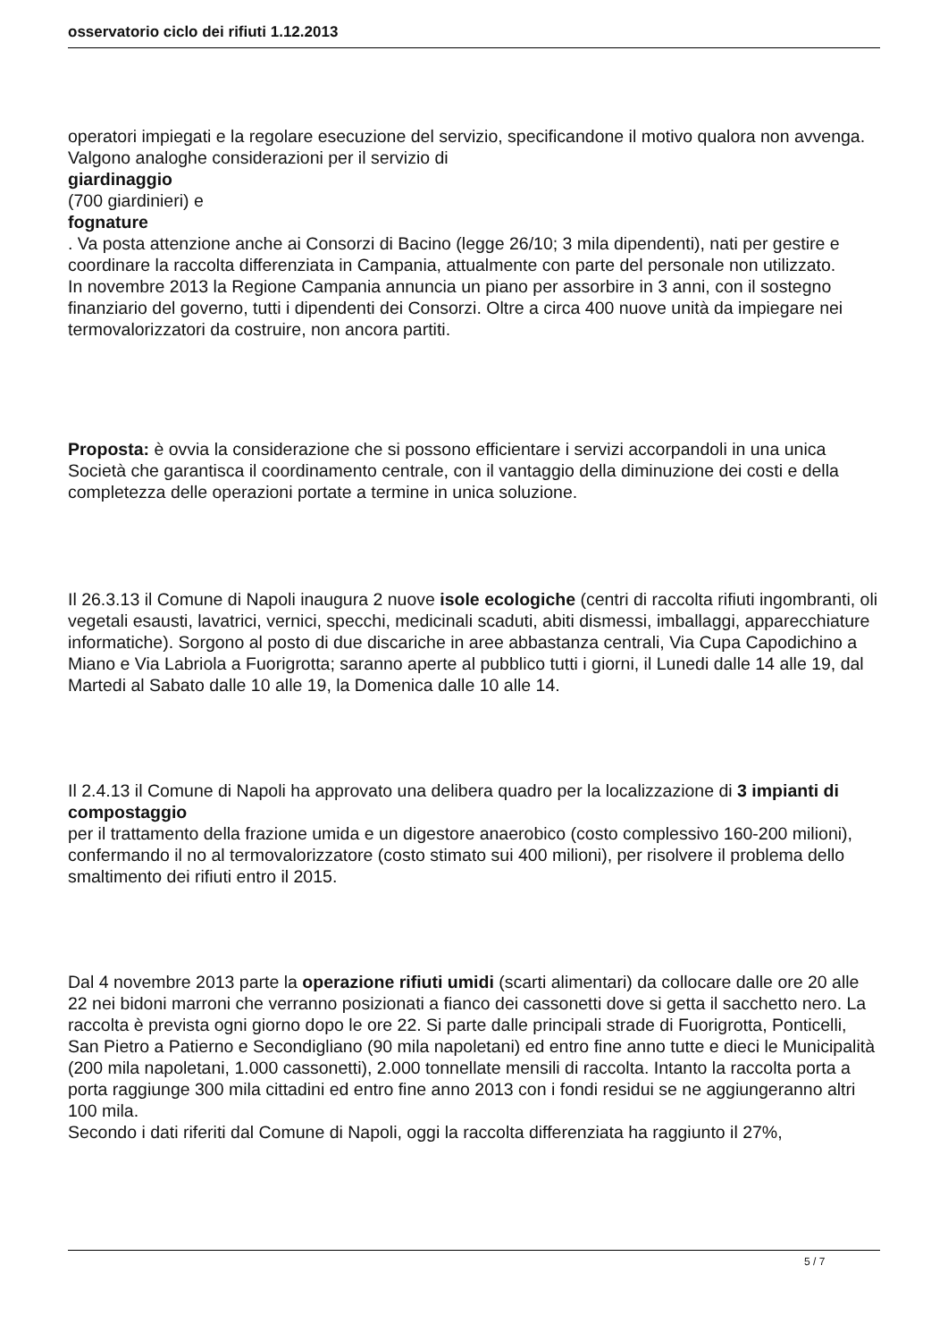osservatorio ciclo dei rifiuti 1.12.2013
operatori impiegati e la regolare esecuzione del servizio, specificandone il motivo qualora non avvenga. Valgono analoghe considerazioni per il servizio di
giardinaggio
(700 giardinieri) e
fognature
. Va posta attenzione anche ai Consorzi di Bacino (legge 26/10; 3 mila dipendenti), nati per gestire e coordinare la raccolta differenziata in Campania, attualmente con parte del personale non utilizzato.
In novembre 2013 la Regione Campania annuncia un piano per assorbire in 3 anni, con il sostegno finanziario del governo, tutti i dipendenti dei Consorzi. Oltre a circa 400 nuove unità da impiegare nei termovalorizzatori da costruire, non ancora partiti.
Proposta: è ovvia la considerazione che si possono efficientare i servizi accorpandoli in una unica Società che garantisca il coordinamento centrale, con il vantaggio della diminuzione dei costi e della completezza delle operazioni portate a termine in unica soluzione.
Il 26.3.13 il Comune di Napoli inaugura 2 nuove isole ecologiche (centri di raccolta rifiuti ingombranti, oli vegetali esausti, lavatrici, vernici, specchi, medicinali scaduti, abiti dismessi, imballaggi, apparecchiature informatiche). Sorgono al posto di due discariche in aree abbastanza centrali, Via Cupa Capodichino a Miano e Via Labriola a Fuorigrotta; saranno aperte al pubblico tutti i giorni, il Lunedi dalle 14 alle 19, dal Martedi al Sabato dalle 10 alle 19, la Domenica dalle 10 alle 14.
Il 2.4.13 il Comune di Napoli ha approvato una delibera quadro per la localizzazione di 3 impianti di compostaggio
per il trattamento della frazione umida e un digestore anaerobico (costo complessivo 160-200 milioni), confermando il no al termovalorizzatore (costo stimato sui 400 milioni), per risolvere il problema dello smaltimento dei rifiuti entro il 2015.
Dal 4 novembre 2013 parte la operazione rifiuti umidi (scarti alimentari) da collocare dalle ore 20 alle 22 nei bidoni marroni che verranno posizionati a fianco dei cassonetti dove si getta il sacchetto nero. La raccolta è prevista ogni giorno dopo le ore 22. Si parte dalle principali strade di Fuorigrotta, Ponticelli, San Pietro a Patierno e Secondigliano (90 mila napoletani) ed entro fine anno tutte e dieci le Municipalità (200 mila napoletani, 1.000 cassonetti), 2.000 tonnellate mensili di raccolta. Intanto la raccolta porta a porta raggiunge 300 mila cittadini ed entro fine anno 2013 con i fondi residui se ne aggiungeranno altri 100 mila.
Secondo i dati riferiti dal Comune di Napoli, oggi la raccolta differenziata ha raggiunto il 27%,
5 / 7